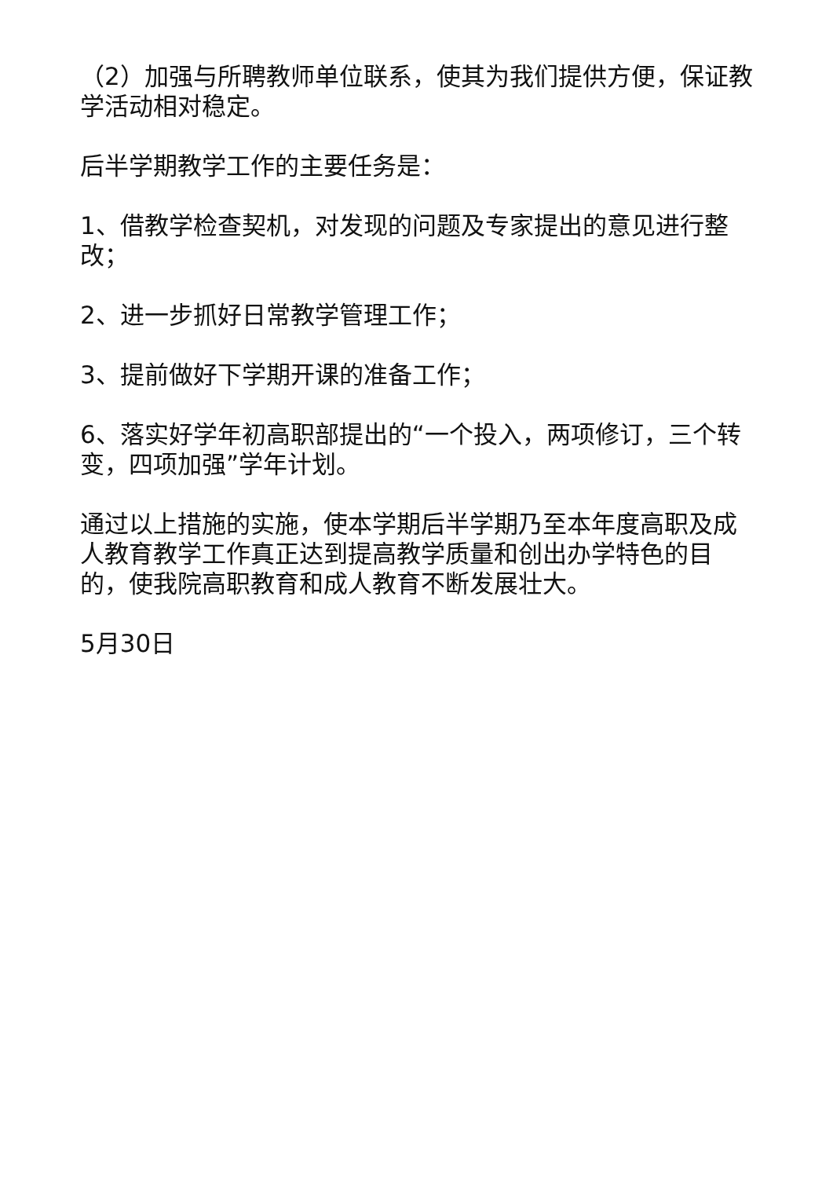（2）加强与所聘教师单位联系，使其为我们提供方便，保证教学活动相对稳定。
后半学期教学工作的主要任务是：
1、借教学检查契机，对发现的问题及专家提出的意见进行整改；
2、进一步抓好日常教学管理工作；
3、提前做好下学期开课的准备工作；
6、落实好学年初高职部提出的“一个投入，两项修订，三个转变，四项加强”学年计划。
通过以上措施的实施，使本学期后半学期乃至本年度高职及成人教育教学工作真正达到提高教学质量和创出办学特色的目的，使我院高职教育和成人教育不断发展壮大。
5月30日